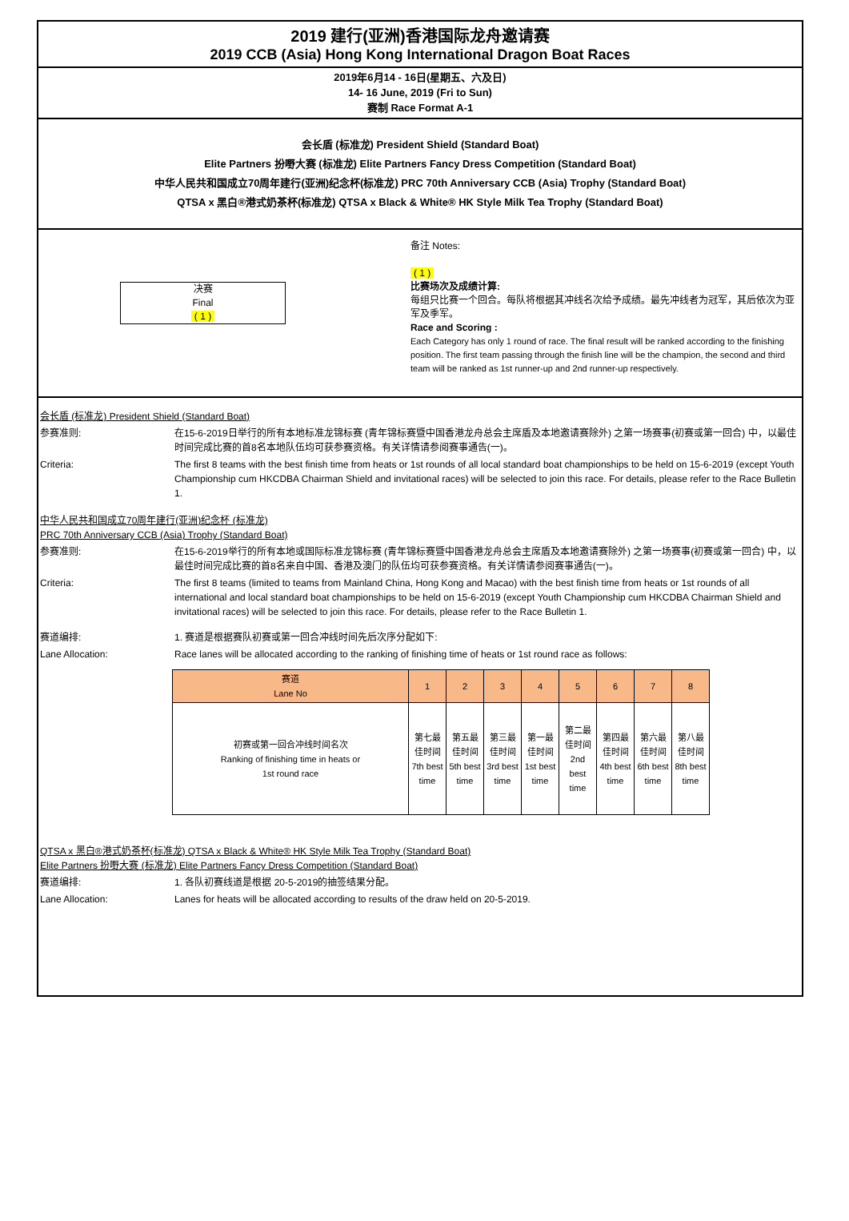2019 建行(亚洲)香港国际龙舟邀请赛
2019 CCB (Asia) Hong Kong International Dragon Boat Races
2019年6月14 - 16日(星期五、六及日)
14- 16 June, 2019 (Fri to Sun)
赛制 Race Format A-1
会长盾 (标准龙) President Shield (Standard Boat)
Elite Partners 扮嘢大赛 (标准龙) Elite Partners Fancy Dress Competition (Standard Boat)
中华人民共和国成立70周年建行(亚洲)纪念杯(标准龙) PRC 70th Anniversary CCB (Asia) Trophy (Standard Boat)
QTSA x 黑白®港式奶茶杯(标准龙) QTSA x Black & White® HK Style Milk Tea Trophy (Standard Boat)
决赛
Final
( 1 )
备注 Notes:
( 1 )
比赛场次及成绩计算:
每组只比赛一个回合。每队将根据其冲线名次给予成绩。最先冲线者为冠军，其后依次为亚军及季军。
Race and Scoring :
Each Category has only 1 round of race. The final result will be ranked according to the finishing position. The first team passing through the finish line will be the champion, the second and third team will be ranked as 1st runner-up and 2nd runner-up respectively.
会长盾 (标准龙) President Shield (Standard Boat)
参赛准则: 在15-6-2019日举行的所有本地标准龙锦标赛 (青年锦标赛暨中国香港龙舟总会主席盾及本地邀请赛除外) 之第一场赛事(初赛或第一回合) 中，以最佳时间完成比赛的首8名本地队伍均可获参赛资格。有关详情请参阅赛事通告(一)。
Criteria: The first 8 teams with the best finish time from heats or 1st rounds of all local standard boat championships to be held on 15-6-2019 (except Youth Championship cum HKCDBA Chairman Shield and invitational races) will be selected to join this race. For details, please refer to the Race Bulletin 1.
中华人民共和国成立70周年建行(亚洲)纪念杯 (标准龙)
PRC 70th Anniversary CCB (Asia) Trophy (Standard Boat)
参赛准则: 在15-6-2019举行的所有本地或国际标准龙锦标赛 (青年锦标赛暨中国香港龙舟总会主席盾及本地邀请赛除外) 之第一场赛事(初赛或第一回合) 中，以最佳时间完成比赛的首8名来自中国、香港及澳门的队伍均可获参赛资格。有关详情请参阅赛事通告(一)。
Criteria: The first 8 teams (limited to teams from Mainland China, Hong Kong and Macao) with the best finish time from heats or 1st rounds of all international and local standard boat championships to be held on 15-6-2019 (except Youth Championship cum HKCDBA Chairman Shield and invitational races) will be selected to join this race. For details, please refer to the Race Bulletin 1.
赛道编排: 1. 赛道是根据赛队初赛或第一回合冲线时间先后次序分配如下:
Lane Allocation: Race lanes will be allocated according to the ranking of finishing time of heats or 1st round race as follows:
| 赛道 Lane No | 1 | 2 | 3 | 4 | 5 | 6 | 7 | 8 |
| --- | --- | --- | --- | --- | --- | --- | --- | --- |
| 初赛或第一回合冲线时间名次 Ranking of finishing time in heats or 1st round race | 第七最佳时间 7th best time | 第五最佳时间 5th best time | 第三最佳时间 3rd best time | 第一最佳时间 1st best time | 第二最佳时间 2nd best time | 第四最佳时间 4th best time | 第六最佳时间 6th best time | 第八最佳时间 8th best time |
QTSA x 黑白®港式奶茶杯(标准龙) QTSA x Black & White® HK Style Milk Tea Trophy (Standard Boat)
Elite Partners 扮嘢大赛 (标准龙) Elite Partners Fancy Dress Competition (Standard Boat)
赛道编排: 1. 各队初赛线道是根据 20-5-2019的抽签结果分配。
Lane Allocation: Lanes for heats will be allocated according to results of the draw held on 20-5-2019.